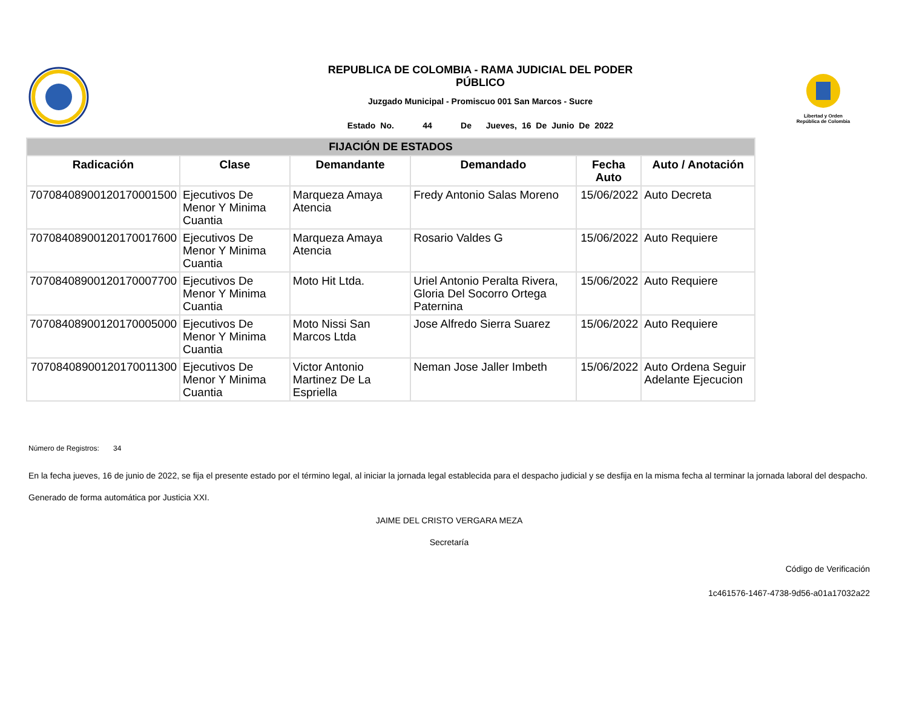REPUBLICA DE COLOMBIA - RAMA JUDICIAL DEL PODER PÚBLICO
Juzgado Municipal - Promiscuo 001 San Marcos - Sucre
Estado No. 44 De Jueves, 16 De Junio De 2022
Libertad y Orden
República de Colombia
| FIJACIÓN DE ESTADOS | | | | | |
| --- | --- | --- | --- | --- | --- |
| Radicación | Clase | Demandante | Demandado | Fecha Auto | Auto / Anotación |
| 70708408900120170001500 | Ejecutivos De Menor Y Minima Cuantia | Marqueza Amaya Atencia | Fredy Antonio Salas Moreno | 15/06/2022 | Auto Decreta |
| 70708408900120170017600 | Ejecutivos De Menor Y Minima Cuantia | Marqueza Amaya Atencia | Rosario Valdes G | 15/06/2022 | Auto Requiere |
| 70708408900120170007700 | Ejecutivos De Menor Y Minima Cuantia | Moto Hit Ltda. | Uriel Antonio Peralta Rivera, Gloria Del Socorro Ortega Paternina | 15/06/2022 | Auto Requiere |
| 70708408900120170005000 | Ejecutivos De Menor Y Minima Cuantia | Moto Nissi San Marcos Ltda | Jose Alfredo Sierra Suarez | 15/06/2022 | Auto Requiere |
| 70708408900120170011300 | Ejecutivos De Menor Y Minima Cuantia | Victor Antonio Martinez De La Espriella | Neman Jose Jaller Imbeth | 15/06/2022 | Auto Ordena Seguir Adelante Ejecucion |
Número de Registros: 34
En la fecha jueves, 16 de junio de 2022, se fija el presente estado por el término legal, al iniciar la jornada legal establecida para el despacho judicial y se desfija en la misma fecha al terminar la jornada laboral del despacho.
Generado de forma automática por Justicia XXI.
JAIME DEL CRISTO VERGARA MEZA
Secretaría
Código de Verificación
1c461576-1467-4738-9d56-a01a17032a22